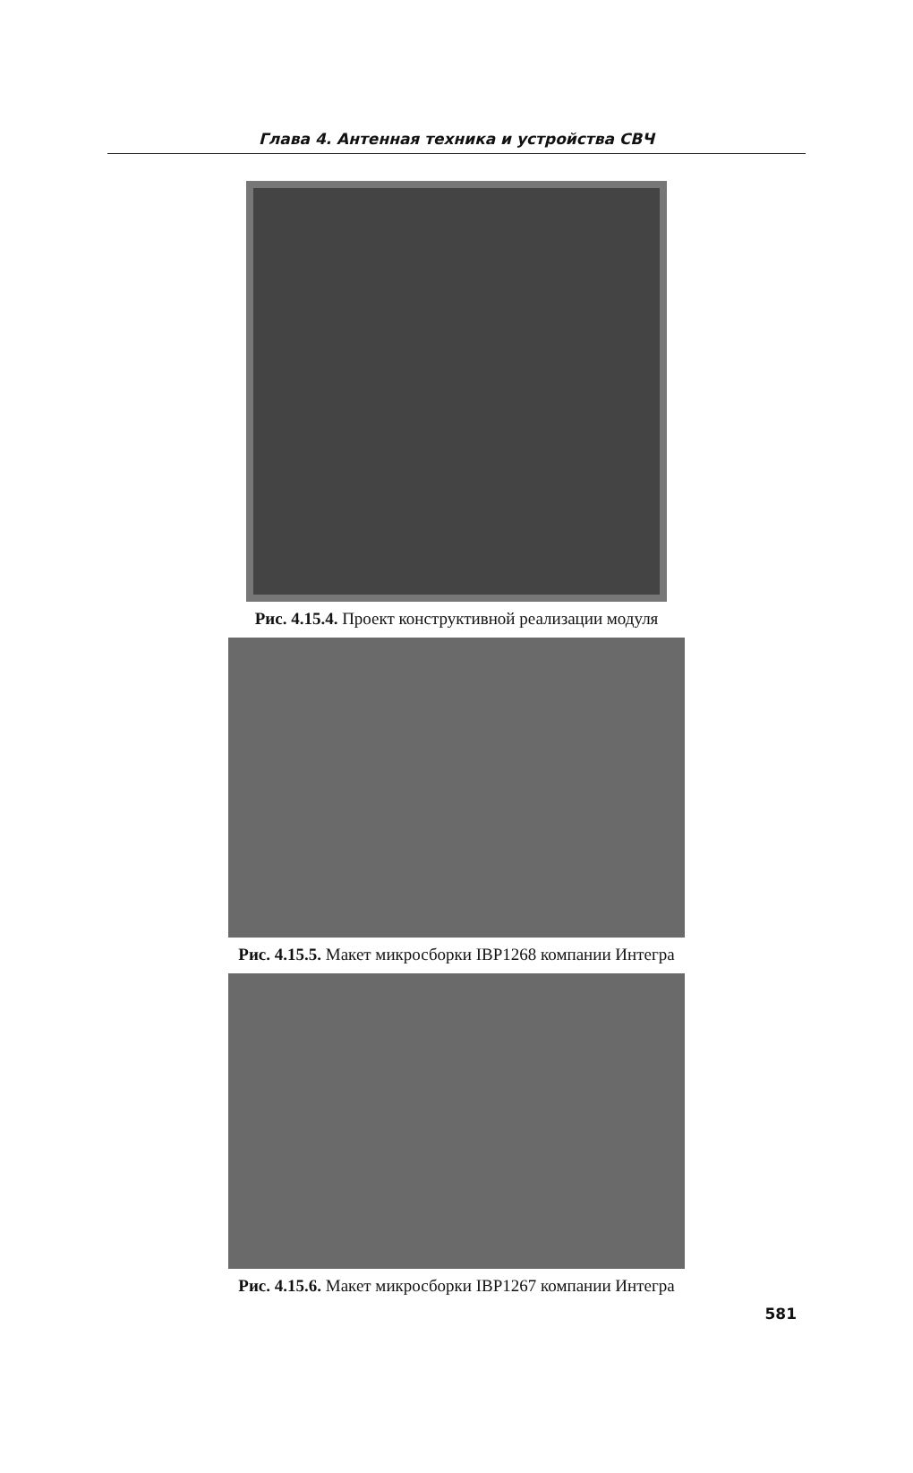Глава 4. Антенная техника и устройства СВЧ
Рис. 4.15.4. Проект конструктивной реализации модуля
Рис. 4.15.5. Макет микросборки IBP1268 компании Интегра
Рис. 4.15.6. Макет микросборки IBP1267 компании Интегра
581